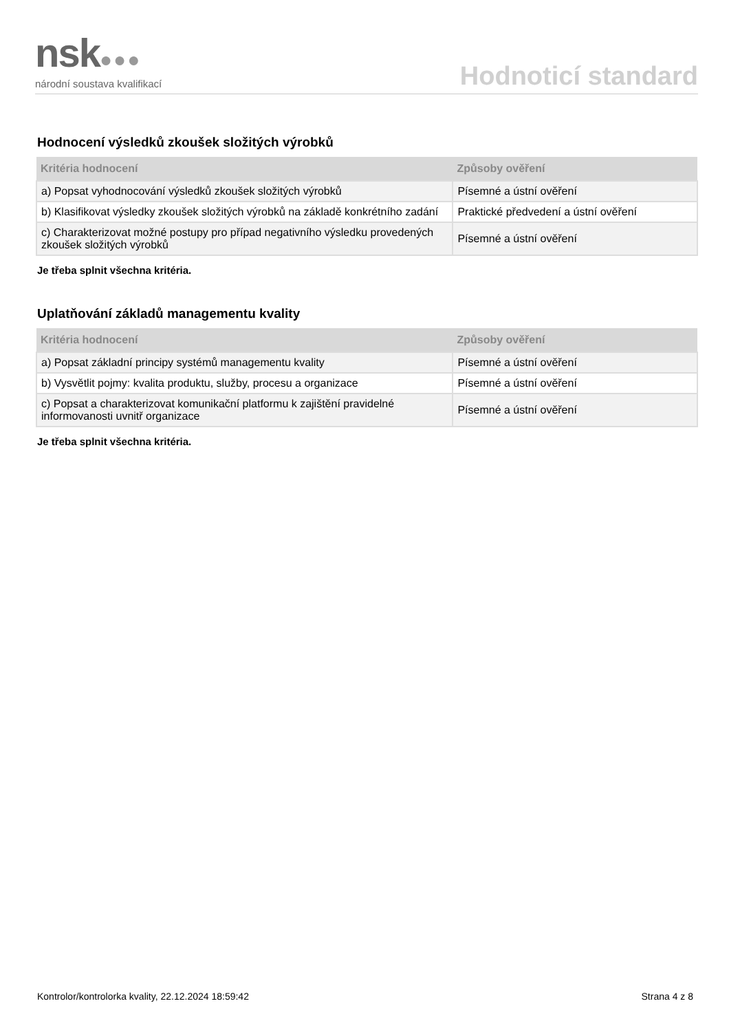nsk●●●
národní soustava kvalifikací
Hodnoticí standard
Hodnocení výsledků zkoušek složitých výrobků
| Kritéria hodnocení | Způsoby ověření |
| --- | --- |
| a) Popsat vyhodnocování výsledků zkoušek složitých výrobků | Písemné a ústní ověření |
| b) Klasifikovat výsledky zkoušek složitých výrobků na základě konkrétního zadání | Praktické předvedení a ústní ověření |
| c) Charakterizovat možné postupy pro případ negativního výsledku provedených zkoušek složitých výrobků | Písemné a ústní ověření |
Je třeba splnit všechna kritéria.
Uplatňování základů managementu kvality
| Kritéria hodnocení | Způsoby ověření |
| --- | --- |
| a) Popsat základní principy systémů managementu kvality | Písemné a ústní ověření |
| b) Vysvětlit pojmy: kvalita produktu, služby, procesu a organizace | Písemné a ústní ověření |
| c) Popsat a charakterizovat komunikační platformu k zajištění pravidelné informovanosti uvnitř organizace | Písemné a ústní ověření |
Je třeba splnit všechna kritéria.
Kontrolor/kontrolorka kvality, 22.12.2024 18:59:42 Strana 4 z 8